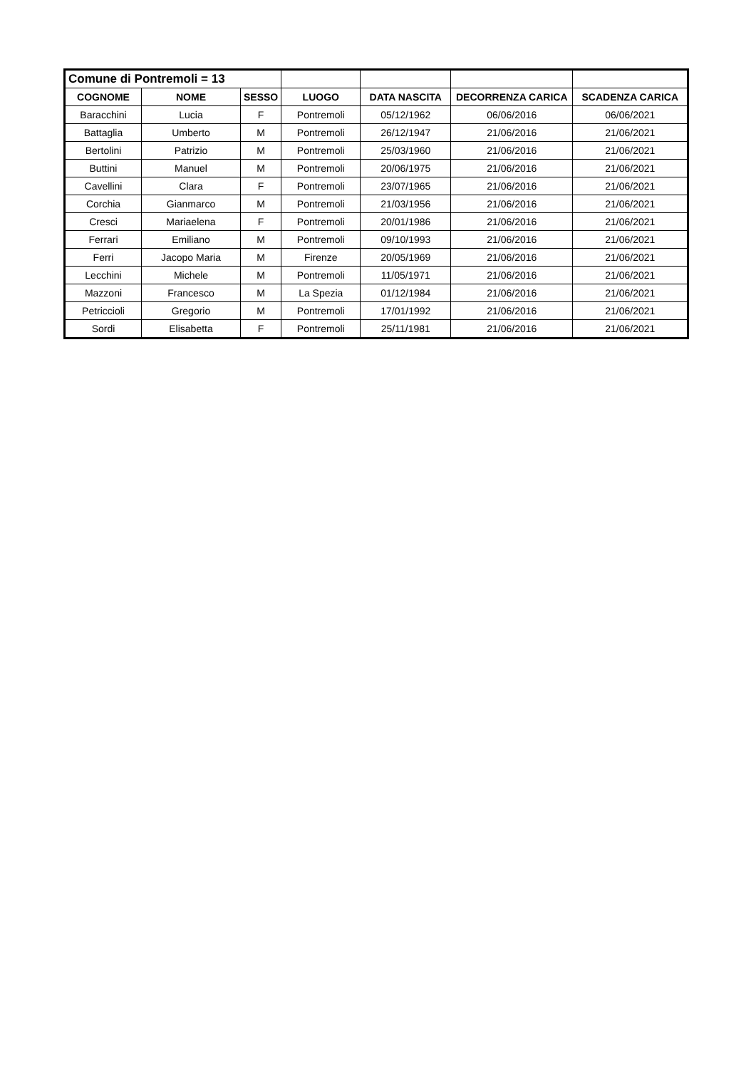| Comune di Pontremoli = 13 | | | | | | |
| COGNOME | NOME | SESSO | LUOGO | DATA NASCITA | DECORRENZA CARICA | SCADENZA CARICA |
| Baracchini | Lucia | F | Pontremoli | 05/12/1962 | 06/06/2016 | 06/06/2021 |
| Battaglia | Umberto | M | Pontremoli | 26/12/1947 | 21/06/2016 | 21/06/2021 |
| Bertolini | Patrizio | M | Pontremoli | 25/03/1960 | 21/06/2016 | 21/06/2021 |
| Buttini | Manuel | M | Pontremoli | 20/06/1975 | 21/06/2016 | 21/06/2021 |
| Cavellini | Clara | F | Pontremoli | 23/07/1965 | 21/06/2016 | 21/06/2021 |
| Corchia | Gianmarco | M | Pontremoli | 21/03/1956 | 21/06/2016 | 21/06/2021 |
| Cresci | Mariaelena | F | Pontremoli | 20/01/1986 | 21/06/2016 | 21/06/2021 |
| Ferrari | Emiliano | M | Pontremoli | 09/10/1993 | 21/06/2016 | 21/06/2021 |
| Ferri | Jacopo Maria | M | Firenze | 20/05/1969 | 21/06/2016 | 21/06/2021 |
| Lecchini | Michele | M | Pontremoli | 11/05/1971 | 21/06/2016 | 21/06/2021 |
| Mazzoni | Francesco | M | La Spezia | 01/12/1984 | 21/06/2016 | 21/06/2021 |
| Petriccioli | Gregorio | M | Pontremoli | 17/01/1992 | 21/06/2016 | 21/06/2021 |
| Sordi | Elisabetta | F | Pontremoli | 25/11/1981 | 21/06/2016 | 21/06/2021 |